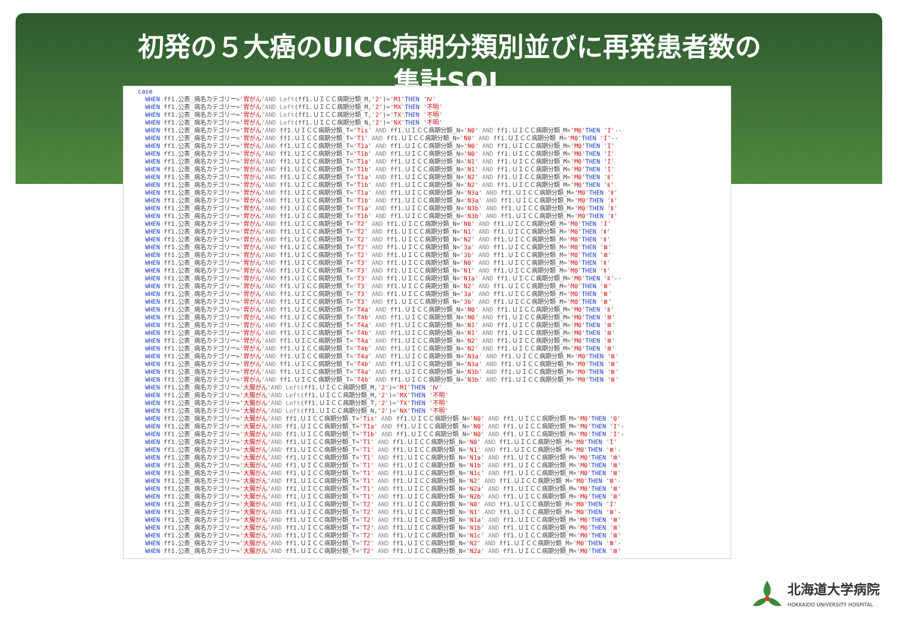初発の５大癌のUICC病期分類別並びに再発患者数の
集計SQL
case
  WHEN ff1.公表_病名カテゴリー='胃がん'AND Left(ff1.ＵＩＣＣ病期分類_M,'2')='M1'THEN 'Ⅳ'
  WHEN ff1.公表_病名カテゴリー='胃がん'AND Left(ff1.ＵＩＣＣ病期分類_M,'2')='MX'THEN '不明'
  WHEN ff1.公表_病名カテゴリー='胃がん'AND Left(ff1.ＵＩＣＣ病期分類_T,'2')='TX'THEN '不明'
  WHEN ff1.公表_病名カテゴリー='胃がん'AND Left(ff1.ＵＩＣＣ病期分類_N,'2')='NX'THEN '不明'
  WHEN ff1.公表_病名カテゴリー='胃がん'AND ff1.ＵＩＣＣ病期分類_T='Tis' AND ff1.ＵＩＣＣ病期分類_N='N0' AND ff1.ＵＩＣＣ病期分類_M='M0'THEN 'I'--
  WHEN ff1.公表_病名カテゴリー='胃がん'AND ff1.ＵＩＣＣ病期分類_T='T1' AND ff1.ＵＩＣＣ病期分類_N='N0' AND ff1.ＵＩＣＣ病期分類_M='M0'THEN 'I'--
  WHEN ff1.公表_病名カテゴリー='胃がん'AND ff1.ＵＩＣＣ病期分類_T='T1a' AND ff1.ＵＩＣＣ病期分類_N='N0' AND ff1.ＵＩＣＣ病期分類_M='M0'THEN 'I'
  WHEN ff1.公表_病名カテゴリー='胃がん'AND ff1.ＵＩＣＣ病期分類_T='T1b' AND ff1.ＵＩＣＣ病期分類_N='N0' AND ff1.ＵＩＣＣ病期分類_M='M0'THEN 'I'
  WHEN ff1.公表_病名カテゴリー='胃がん'AND ff1.ＵＩＣＣ病期分類_T='T1a' AND ff1.ＵＩＣＣ病期分類_N='N1' AND ff1.ＵＩＣＣ病期分類_M='M0'THEN 'I'
  WHEN ff1.公表_病名カテゴリー='胃がん'AND ff1.ＵＩＣＣ病期分類_T='T1b' AND ff1.ＵＩＣＣ病期分類_N='N1' AND ff1.ＵＩＣＣ病期分類_M='M0'THEN 'I'
  WHEN ff1.公表_病名カテゴリー='胃がん'AND ff1.ＵＩＣＣ病期分類_T='T1a' AND ff1.ＵＩＣＣ病期分類_N='N2' AND ff1.ＵＩＣＣ病期分類_M='M0'THEN 'Ⅱ'
  WHEN ff1.公表_病名カテゴリー='胃がん'AND ff1.ＵＩＣＣ病期分類_T='T1b' AND ff1.ＵＩＣＣ病期分類_N='N2' AND ff1.ＵＩＣＣ病期分類_M='M0'THEN 'Ⅱ'
  WHEN ff1.公表_病名カテゴリー='胃がん'AND ff1.ＵＩＣＣ病期分類_T='T1a' AND ff1.ＵＩＣＣ病期分類_N='N3a' AND ff1.ＵＩＣＣ病期分類_M='M0'THEN 'Ⅱ'
  WHEN ff1.公表_病名カテゴリー='胃がん'AND ff1.ＵＩＣＣ病期分類_T='T1b' AND ff1.ＵＩＣＣ病期分類_N='N3a' AND ff1.ＵＩＣＣ病期分類_M='M0'THEN 'Ⅱ'
  WHEN ff1.公表_病名カテゴリー='胃がん'AND ff1.ＵＩＣＣ病期分類_T='T1a' AND ff1.ＵＩＣＣ病期分類_N='N3b' AND ff1.ＵＩＣＣ病期分類_M='M0'THEN 'Ⅱ'
  WHEN ff1.公表_病名カテゴリー='胃がん'AND ff1.ＵＩＣＣ病期分類_T='T1b' AND ff1.ＵＩＣＣ病期分類_N='N3b' AND ff1.ＵＩＣＣ病期分類_M='M0'THEN 'Ⅱ'
  WHEN ff1.公表_病名カテゴリー='胃がん'AND ff1.ＵＩＣＣ病期分類_T='T2' AND ff1.ＵＩＣＣ病期分類_N='N0' AND ff1.ＵＩＣＣ病期分類_M='M0'THEN 'I'
  WHEN ff1.公表_病名カテゴリー='胃がん'AND ff1.ＵＩＣＣ病期分類_T='T2' AND ff1.ＵＩＣＣ病期分類_N='N1' AND ff1.ＵＩＣＣ病期分類_M='M0'THEN 'Ⅱ'
  WHEN ff1.公表_病名カテゴリー='胃がん'AND ff1.ＵＩＣＣ病期分類_T='T2' AND ff1.ＵＩＣＣ病期分類_N='N2' AND ff1.ＵＩＣＣ病期分類_M='M0'THEN 'Ⅱ'
  WHEN ff1.公表_病名カテゴリー='胃がん'AND ff1.ＵＩＣＣ病期分類_T='T2' AND ff1.ＵＩＣＣ病期分類_N='3a' AND ff1.ＵＩＣＣ病期分類_M='M0'THEN 'Ⅲ'
  WHEN ff1.公表_病名カテゴリー='胃がん'AND ff1.ＵＩＣＣ病期分類_T='T2' AND ff1.ＵＩＣＣ病期分類_N='3b' AND ff1.ＵＩＣＣ病期分類_M='M0'THEN 'Ⅲ'
  WHEN ff1.公表_病名カテゴリー='胃がん'AND ff1.ＵＩＣＣ病期分類_T='T3' AND ff1.ＵＩＣＣ病期分類_N='N0' AND ff1.ＵＩＣＣ病期分類_M='M0'THEN 'Ⅱ'
  WHEN ff1.公表_病名カテゴリー='胃がん'AND ff1.ＵＩＣＣ病期分類_T='T3' AND ff1.ＵＩＣＣ病期分類_N='N1' AND ff1.ＵＩＣＣ病期分類_M='M0'THEN 'Ⅱ'
  WHEN ff1.公表_病名カテゴリー='胃がん'AND ff1.ＵＩＣＣ病期分類_T='T3' AND ff1.ＵＩＣＣ病期分類_N='N1a' AND ff1.ＵＩＣＣ病期分類_M='M0'THEN 'Ⅱ'--
  WHEN ff1.公表_病名カテゴリー='胃がん'AND ff1.ＵＩＣＣ病期分類_T='T3' AND ff1.ＵＩＣＣ病期分類_N='N2' AND ff1.ＵＩＣＣ病期分類_M='M0'THEN 'Ⅲ'
  WHEN ff1.公表_病名カテゴリー='胃がん'AND ff1.ＵＩＣＣ病期分類_T='T3' AND ff1.ＵＩＣＣ病期分類_N='3a' AND ff1.ＵＩＣＣ病期分類_M='M0'THEN 'Ⅲ'
  WHEN ff1.公表_病名カテゴリー='胃がん'AND ff1.ＵＩＣＣ病期分類_T='T3' AND ff1.ＵＩＣＣ病期分類_N='3b' AND ff1.ＵＩＣＣ病期分類_M='M0'THEN 'Ⅲ'
  WHEN ff1.公表_病名カテゴリー='胃がん'AND ff1.ＵＩＣＣ病期分類_T='T4a' AND ff1.ＵＩＣＣ病期分類_N='N0' AND ff1.ＵＩＣＣ病期分類_M='M0'THEN 'Ⅱ'
  WHEN ff1.公表_病名カテゴリー='胃がん'AND ff1.ＵＩＣＣ病期分類_T='T4b' AND ff1.ＵＩＣＣ病期分類_N='N0' AND ff1.ＵＩＣＣ病期分類_M='M0'THEN 'Ⅲ'
  WHEN ff1.公表_病名カテゴリー='胃がん'AND ff1.ＵＩＣＣ病期分類_T='T4a' AND ff1.ＵＩＣＣ病期分類_N='N1' AND ff1.ＵＩＣＣ病期分類_M='M0'THEN 'Ⅲ'
  WHEN ff1.公表_病名カテゴリー='胃がん'AND ff1.ＵＩＣＣ病期分類_T='T4b' AND ff1.ＵＩＣＣ病期分類_N='N1' AND ff1.ＵＩＣＣ病期分類_M='M0'THEN 'Ⅲ'
  WHEN ff1.公表_病名カテゴリー='胃がん'AND ff1.ＵＩＣＣ病期分類_T='T4a' AND ff1.ＵＩＣＣ病期分類_N='N2' AND ff1.ＵＩＣＣ病期分類_M='M0'THEN 'Ⅲ'
  WHEN ff1.公表_病名カテゴリー='胃がん'AND ff1.ＵＩＣＣ病期分類_T='T4b' AND ff1.ＵＩＣＣ病期分類_N='N2' AND ff1.ＵＩＣＣ病期分類_M='M0'THEN 'Ⅲ'
  WHEN ff1.公表_病名カテゴリー='胃がん'AND ff1.ＵＩＣＣ病期分類_T='T4a' AND ff1.ＵＩＣＣ病期分類_N='N3a' AND ff1.ＵＩＣＣ病期分類_M='M0'THEN 'Ⅲ'
  WHEN ff1.公表_病名カテゴリー='胃がん'AND ff1.ＵＩＣＣ病期分類_T='T4b' AND ff1.ＵＩＣＣ病期分類_N='N3a' AND ff1.ＵＩＣＣ病期分類_M='M0'THEN 'Ⅲ'
  WHEN ff1.公表_病名カテゴリー='胃がん'AND ff1.ＵＩＣＣ病期分類_T='T4a' AND ff1.ＵＩＣＣ病期分類_N='N3b' AND ff1.ＵＩＣＣ病期分類_M='M0'THEN 'Ⅲ'
  WHEN ff1.公表_病名カテゴリー='胃がん'AND ff1.ＵＩＣＣ病期分類_T='T4b' AND ff1.ＵＩＣＣ病期分類_N='N3b' AND ff1.ＵＩＣＣ病期分類_M='M0'THEN 'Ⅲ'
  WHEN ff1.公表_病名カテゴリー='大腸がん'AND Left(ff1.ＵＩＣＣ病期分類_M,'2')='M1'THEN 'Ⅳ'
  WHEN ff1.公表_病名カテゴリー='大腸がん'AND Left(ff1.ＵＩＣＣ病期分類_M,'2')='MX'THEN '不明'
  WHEN ff1.公表_病名カテゴリー='大腸がん'AND Left(ff1.ＵＩＣＣ病期分類_T,'2')='TX'THEN '不明'
  WHEN ff1.公表_病名カテゴリー='大腸がん'AND Left(ff1.ＵＩＣＣ病期分類_N,'2')='NX'THEN '不明'
  WHEN ff1.公表_病名カテゴリー='大腸がん'AND ff1.ＵＩＣＣ病期分類_T='Tis' AND ff1.ＵＩＣＣ病期分類_N='N0' AND ff1.ＵＩＣＣ病期分類_M='M0'THEN '0'
  WHEN ff1.公表_病名カテゴリー='大腸がん'AND ff1.ＵＩＣＣ病期分類_T='T1a' AND ff1.ＵＩＣＣ病期分類_N='N0' AND ff1.ＵＩＣＣ病期分類_M='M0'THEN 'I'-
  WHEN ff1.公表_病名カテゴリー='大腸がん'AND ff1.ＵＩＣＣ病期分類_T='T1b' AND ff1.ＵＩＣＣ病期分類_N='N0' AND ff1.ＵＩＣＣ病期分類_M='M0'THEN 'I'-
  WHEN ff1.公表_病名カテゴリー='大腸がん'AND ff1.ＵＩＣＣ病期分類_T='T1' AND ff1.ＵＩＣＣ病期分類_N='N0' AND ff1.ＵＩＣＣ病期分類_M='M0'THEN 'I'
  WHEN ff1.公表_病名カテゴリー='大腸がん'AND ff1.ＵＩＣＣ病期分類_T='T1' AND ff1.ＵＩＣＣ病期分類_N='N1' AND ff1.ＵＩＣＣ病期分類_M='M0'THEN 'Ⅲ'-
  WHEN ff1.公表_病名カテゴリー='大腸がん'AND ff1.ＵＩＣＣ病期分類_T='T1' AND ff1.ＵＩＣＣ病期分類_N='N1a' AND ff1.ＵＩＣＣ病期分類_M='M0'THEN 'Ⅲ'
  WHEN ff1.公表_病名カテゴリー='大腸がん'AND ff1.ＵＩＣＣ病期分類_T='T1' AND ff1.ＵＩＣＣ病期分類_N='N1b' AND ff1.ＵＩＣＣ病期分類_M='M0'THEN 'Ⅲ'
  WHEN ff1.公表_病名カテゴリー='大腸がん'AND ff1.ＵＩＣＣ病期分類_T='T1' AND ff1.ＵＩＣＣ病期分類_N='N1c' AND ff1.ＵＩＣＣ病期分類_M='M0'THEN 'Ⅲ'
  WHEN ff1.公表_病名カテゴリー='大腸がん'AND ff1.ＵＩＣＣ病期分類_T='T1' AND ff1.ＵＩＣＣ病期分類_N='N2' AND ff1.ＵＩＣＣ病期分類_M='M0'THEN 'Ⅲ'-
  WHEN ff1.公表_病名カテゴリー='大腸がん'AND ff1.ＵＩＣＣ病期分類_T='T1' AND ff1.ＵＩＣＣ病期分類_N='N2a' AND ff1.ＵＩＣＣ病期分類_M='M0'THEN 'Ⅲ'
  WHEN ff1.公表_病名カテゴリー='大腸がん'AND ff1.ＵＩＣＣ病期分類_T='T1' AND ff1.ＵＩＣＣ病期分類_N='N2b' AND ff1.ＵＩＣＣ病期分類_M='M0'THEN 'Ⅲ'
  WHEN ff1.公表_病名カテゴリー='大腸がん'AND ff1.ＵＩＣＣ病期分類_T='T2' AND ff1.ＵＩＣＣ病期分類_N='N0' AND ff1.ＵＩＣＣ病期分類_M='M0'THEN 'I'
  WHEN ff1.公表_病名カテゴリー='大腸がん'AND ff1.ＵＩＣＣ病期分類_T='T2' AND ff1.ＵＩＣＣ病期分類_N='N1' AND ff1.ＵＩＣＣ病期分類_M='M0'THEN 'Ⅲ'-
  WHEN ff1.公表_病名カテゴリー='大腸がん'AND ff1.ＵＩＣＣ病期分類_T='T2' AND ff1.ＵＩＣＣ病期分類_N='N1a' AND ff1.ＵＩＣＣ病期分類_M='M0'THEN 'Ⅲ'
  WHEN ff1.公表_病名カテゴリー='大腸がん'AND ff1.ＵＩＣＣ病期分類_T='T2' AND ff1.ＵＩＣＣ病期分類_N='N1b' AND ff1.ＵＩＣＣ病期分類_M='M0'THEN 'Ⅲ'
  WHEN ff1.公表_病名カテゴリー='大腸がん'AND ff1.ＵＩＣＣ病期分類_T='T2' AND ff1.ＵＩＣＣ病期分類_N='N1c' AND ff1.ＵＩＣＣ病期分類_M='M0'THEN 'Ⅲ'
  WHEN ff1.公表_病名カテゴリー='大腸がん'AND ff1.ＵＩＣＣ病期分類_T='T2' AND ff1.ＵＩＣＣ病期分類_N='N2' AND ff1.ＵＩＣＣ病期分類_M='M0'THEN 'Ⅲ'-
  WHEN ff1.公表_病名カテゴリー='大腸がん'AND ff1.ＵＩＣＣ病期分類_T='T2' AND ff1.ＵＩＣＣ病期分類_N='N2a' AND ff1.ＵＩＣＣ病期分類_M='M0'THEN 'Ⅲ'
北海道大学病院
HOKKAIDO UNIVERSITY HOSPITAL